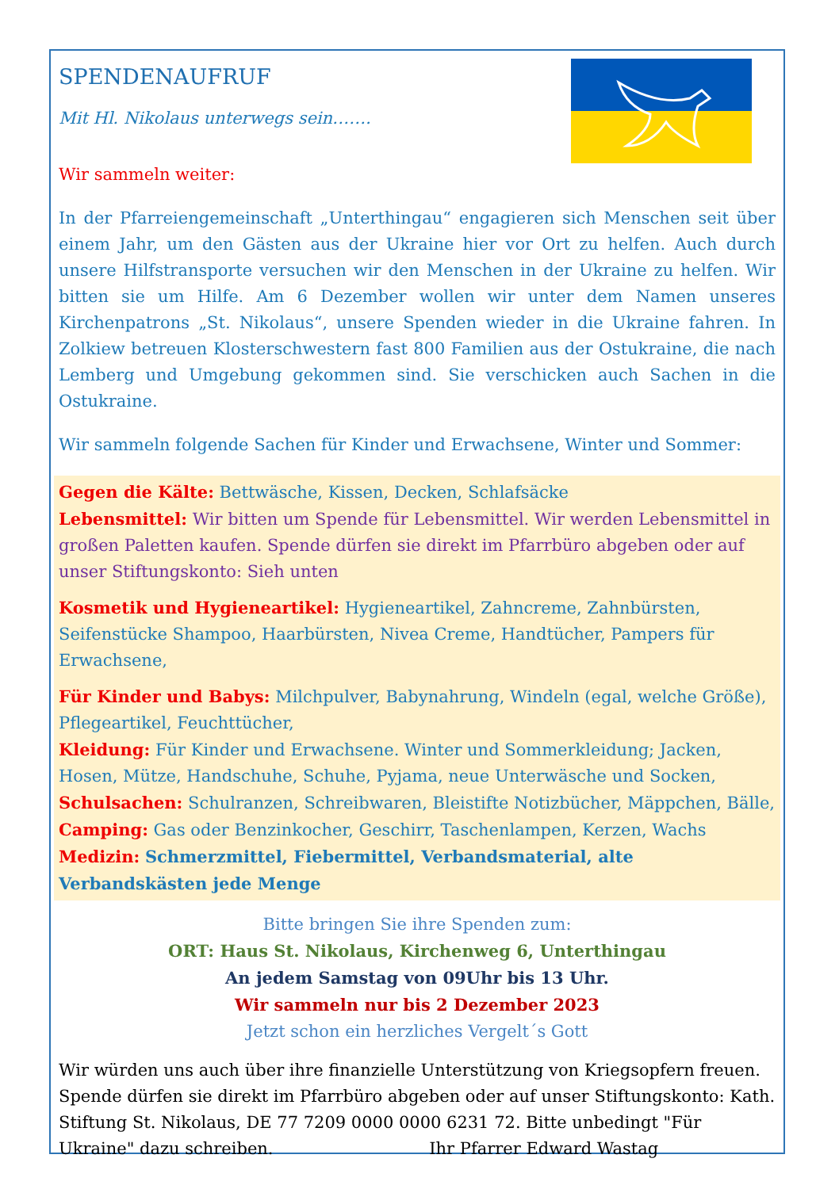SPENDENAUFRUF
Mit Hl. Nikolaus unterwegs sein…….
Wir sammeln weiter:
In der Pfarreiengemeinschaft „Unterthingau“ engagieren sich Menschen seit über einem Jahr, um den Gästen aus der Ukraine hier vor Ort zu helfen. Auch durch unsere Hilfstransporte versuchen wir den Menschen in der Ukraine zu helfen. Wir bitten sie um Hilfe. Am 6 Dezember wollen wir unter dem Namen unseres Kirchenpatrons „St. Nikolaus“, unsere Spenden wieder in die Ukraine fahren. In Zolkiew betreuen Klosterschwestern fast 800 Familien aus der Ostukraine, die nach Lemberg und Umgebung gekommen sind. Sie verschicken auch Sachen in die Ostukraine.
Wir sammeln folgende Sachen für Kinder und Erwachsene, Winter und Sommer:
Gegen die Kälte: Bettwäsche, Kissen, Decken, Schlafsäcke
Lebensmittel: Wir bitten um Spende für Lebensmittel. Wir werden Lebensmittel in großen Paletten kaufen. Spende dürfen sie direkt im Pfarrbüro abgeben oder auf unser Stiftungskonto: Sieh unten
Kosmetik und Hygieneartikel: Hygieneartikel, Zahncreme, Zahnbürsten, Seifenstücke Shampoo, Haarbürsten, Nivea Creme, Handtücher, Pampers für Erwachsene,
Für Kinder und Babys: Milchpulver, Babynahrung, Windeln (egal, welche Größe), Pflegeartikel, Feuchttücher,
Kleidung: Für Kinder und Erwachsene. Winter und Sommerkleidung; Jacken, Hosen, Mütze, Handschuhe, Schuhe, Pyjama, neue Unterwäsche und Socken,
Schulsachen: Schulranzen, Schreibwaren, Bleistifte Notizbücher, Mäppchen, Bälle,
Camping: Gas oder Benzinkocher, Geschirr, Taschenlampen, Kerzen, Wachs
Medizin: Schmerzmittel, Fiebermittel, Verbandsmaterial, alte Verbandskästen jede Menge
Bitte bringen Sie ihre Spenden zum:
ORT: Haus St. Nikolaus, Kirchenweg 6, Unterthingau
An jedem Samstag von 09Uhr bis 13 Uhr.
Wir sammeln nur bis 2 Dezember 2023
Jetzt schon ein herzliches Vergelt´s Gott
Wir würden uns auch über ihre finanzielle Unterstützung von Kriegsopfern freuen. Spende dürfen sie direkt im Pfarrbüro abgeben oder auf unser Stiftungskonto: Kath. Stiftung St. Nikolaus, DE 77 7209 0000 0000 6231 72. Bitte unbedingt "Für Ukraine" dazu schreiben. Ihr Pfarrer Edward Wastag